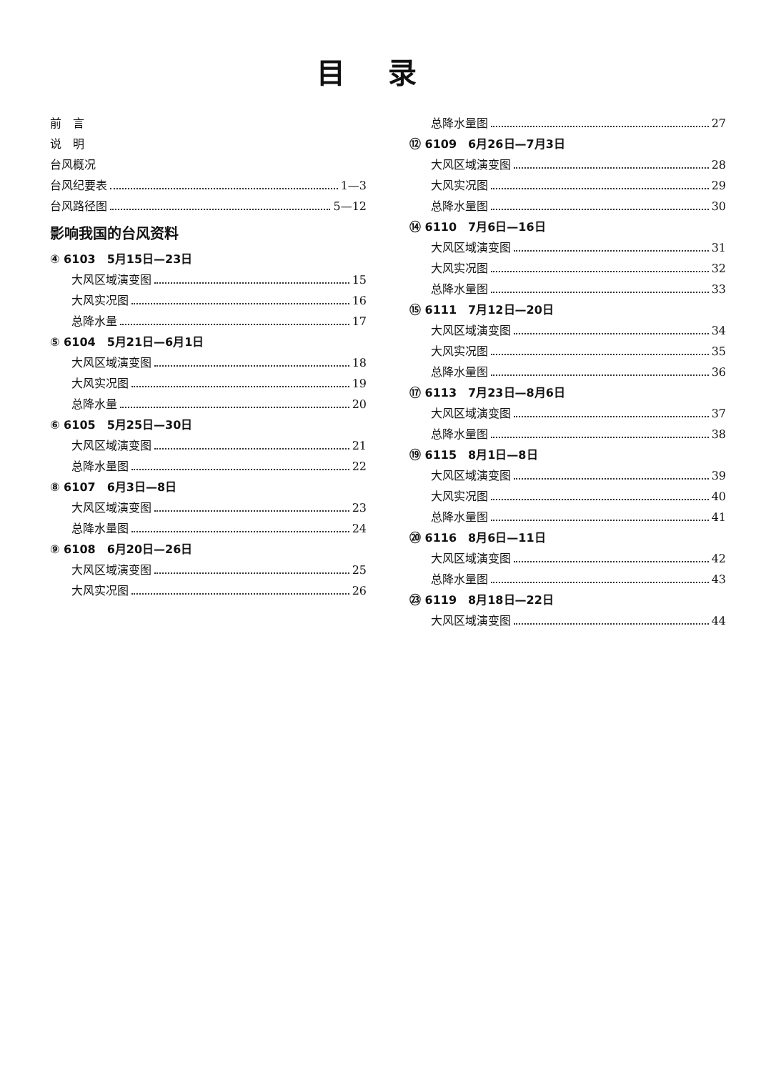目录
前　言
说　明
台风概况
台风纪要表 1—3
台风路径图 5—12
影响我国的台风资料
④ 6103　5月15日—23日
大风区域演变图 15
大风实况图 16
总降水量 17
⑤ 6104　5月21日—6月1日
大风区域演变图 18
大风实况图 19
总降水量 20
⑥ 6105　5月25日—30日
大风区域演变图 21
总降水量图 22
⑧ 6107　6月3日—8日
大风区域演变图 23
总降水量图 24
⑨ 6108　6月20日—26日
大风区域演变图 25
大风实况图 26
总降水量图 27
⑫ 6109　6月26日—7月3日
大风区域演变图 28
大风实况图 29
总降水量图 30
⑭ 6110　7月6日—16日
大风区域演变图 31
大风实况图 32
总降水量图 33
⑮ 6111　7月12日—20日
大风区域演变图 34
大风实况图 35
总降水量图 36
⑰ 6113　7月23日—8月6日
大风区域演变图 37
总降水量图 38
⑲ 6115　8月1日—8日
大风区域演变图 39
大风实况图 40
总降水量图 41
⑳ 6116　8月6日—11日
大风区域演变图 42
总降水量图 43
㉓ 6119　8月18日—22日
大风区域演变图 44